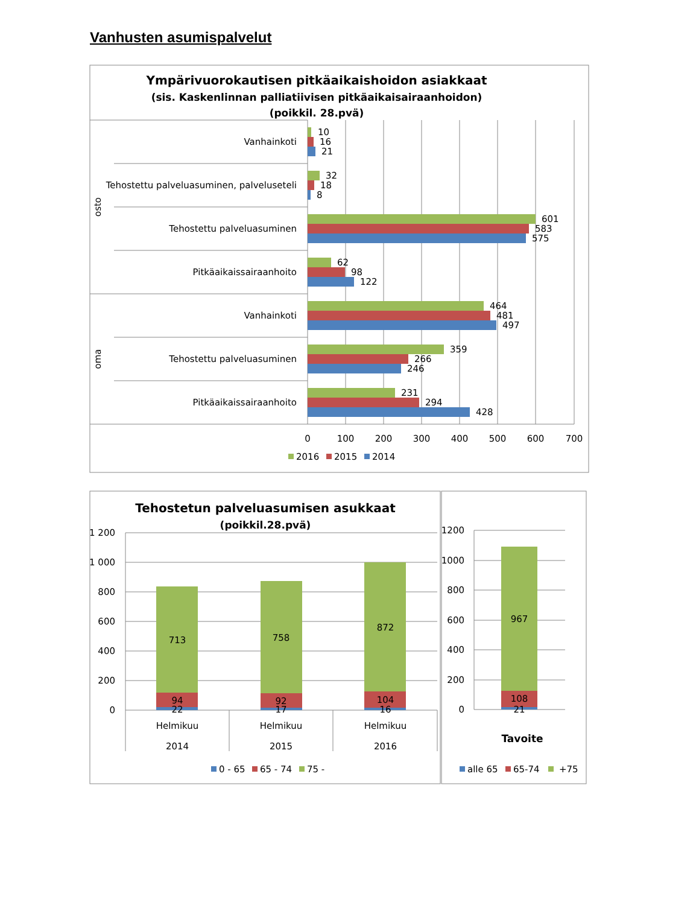Vanhusten asumispalvelut
Ympärivuorokautisen pitkäaikaishoidon asiakkaat
(sis. Kaskenlinnan palliatiivisen pitkäaikaisairaanhoidon)
(poikkil. 28.pvä)
osto
oma
Vanhainkoti
Tehostettu palveluasuminen, palveluseteli
Tehostettu palveluasuminen
Pitkäaikaissairaanhoito
Vanhainkoti
Tehostettu palveluasuminen
Pitkäaikaissairaanhoito
10
16
21
32
18
8
601
583
575
62
98
122
464
481
497
359
266
246
231
294
428
0
100
200
300
400
500
600
700
2016
2015
2014
Tehostetun palveluasumisen asukkaat
(poikkil.28.pvä)
1 200
1 000
800
600
400
200
0
713
94
22
758
92
17
872
104
16
Helmikuu
2014
Helmikuu
2015
Helmikuu
2016
0 - 65
65 - 74
75 -
1200
1000
800
600
400
200
0
967
108
21
Tavoite
alle 65
65-74
+75